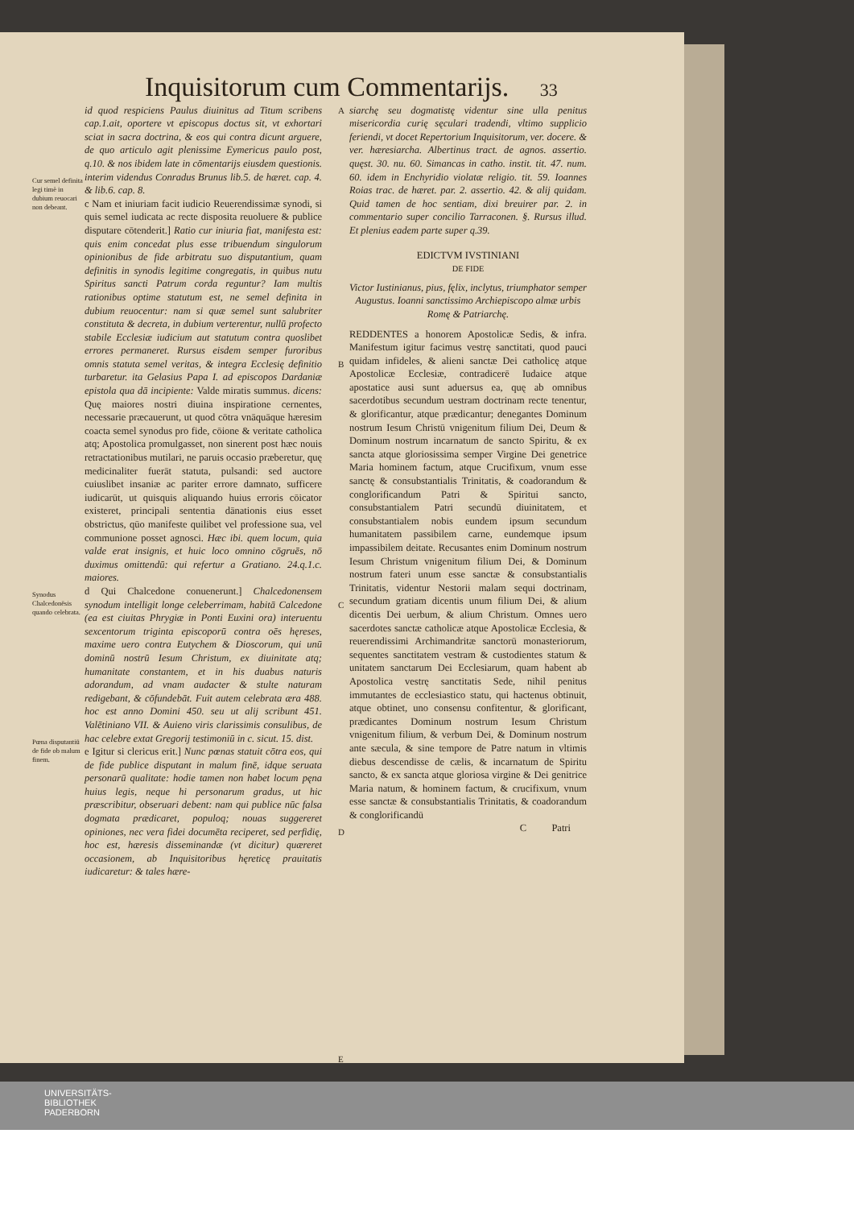Inquisitorum cum Commentarijs. 33
Cur semel definita legi timè in dubium reuocari non debeant.
Synodus Chalcedonēsis quando celebrata.
Pœna disputantiū de fide ob malum finem.
id quod respiciens Paulus diuinitus ad Titum scribens cap.1.ait, oportere vt episcopus doctus sit, vt exhortari sciat in sacra doctrina, & eos qui contra dicunt arguere, de quo articulo agit plenissime Eymericus paulo post, q.10. & nos ibidem late in cōmentarijs eiusdem questionis. interim videndus Conradus Brunus lib.5. de hæret. cap. 4. & lib.6. cap. 8.
c Nam et iniuriam facit iudicio Reuerendissimæ synodi, si quis semel iudicata ac recte disposita reuoluere & publice disputare cōtenderit.] Ratio cur iniuria fiat, manifesta est: quis enim concedat plus esse tribuendum singulorum opinionibus de fide arbitratu suo disputantium, quam definitis in synodis legitime congregatis, in quibus nutu Spiritus sancti Patrum corda reguntur? Iam multis rationibus optime statutum est, ne semel definita in dubium reuocentur: nam si quæ semel sunt salubriter constituta & decreta, in dubium verterentur, nullū profecto stabile Ecclesiæ iudicium aut statutum contra quoslibet errores permaneret. Rursus eisdem semper furoribus omnis statuta semel veritas, & integra Ecclesię definitio turbaretur. ita Gelasius Papa I. ad episcopos Dardaniæ epistola qua dā incipiente: Valde miratis summus. dicens: Quę maiores nostri diuina inspiratione cernentes, necessarie præcauerunt, ut quod cōtra vnāquāque hæresim coacta semel synodus pro fide, cōione & veritate catholica atq; Apostolica promulgasset, non sinerent post hæc nouis retractationibus mutilari, ne paruis occasio præberetur, quę medicinaliter fuerāt statuta, pulsandi: sed auctore cuiuslibet insaniæ ac pariter errore damnato, sufficere iudicarūt, ut quisquis aliquando huius erroris cōicator existeret, principali sententia dānationis eius esset obstrictus, qūo manifeste quilibet vel professione sua, vel communione posset agnosci. Hæc ibi. quem locum, quia valde erat insignis, et huic loco omnino cōgruēs, nō duximus omittendū: qui refertur a Gratiano. 24.q.1.c. maiores.
d Qui Chalcedone conuenerunt.] Chalcedonensem synodum intelligit longe celeberrimam, habitā Calcedone (ea est ciuitas Phrygiæ in Ponti Euxini ora) interuentu sexcentorum triginta episcoporū contra oēs hęreses, maxime uero contra Eutychem & Dioscorum, qui unū dominū nostrū Iesum Christum, ex diuinitate atq; humanitate constantem, et in his duabus naturis adorandum, ad vnam audacter & stulte naturam redigebant, & cōfundebāt. Fuit autem celebrata æra 488. hoc est anno Domini 450. seu ut alij scribunt 451. Valētiniano VII. & Auieno viris clarissimis consulibus, de hac celebre extat Gregorij testimoniū in c. sicut. 15. dist.
e Igitur si clericus erit.] Nunc pœnas statuit cōtra eos, qui de fide publice disputant in malum finē, idque seruata personarū qualitate: hodie tamen non habet locum pęna huius legis, neque hi personarum gradus, ut hic præscribitur, obseruari debent: nam qui publice nūc falsa dogmata prædicaret, populoq; nouas suggereret opiniones, nec vera fidei documēta reciperet, sed perfidię, hoc est, hæresis disseminandæ (vt dicitur) quæreret occasionem, ab Inquisitoribus hęreticę prauitatis iudicaretur: & tales hære-
A
B
C
D
E
siarchę seu dogmatistę videntur sine ulla penitus misericordia curię sęculari tradendi, vltimo supplicio feriendi, vt docet Repertorium Inquisitorum, ver. docere. & ver. hæresiarcha. Albertinus tract. de agnos. assertio. quęst. 30. nu. 60. Simancas in catho. instit. tit. 47. num. 60. idem in Enchyridio violatæ religio. tit. 59. Ioannes Roias trac. de hæret. par. 2. assertio. 42. & alij quidam. Quid tamen de hoc sentiam, dixi breuirer par. 2. in commentario super concilio Tarraconen. §. Rursus illud. Et plenius eadem parte super q.39.
EDICTVM IVSTINIANI
DE FIDE
Victor Iustinianus, pius, fęlix, inclytus, triumphator semper Augustus. Ioanni sanctissimo Archiepiscopo almæ urbis Romę & Patriarchę.
REDDENTES a honorem Apostolicæ Sedis, & infra. Manifestum igitur facimus vestrę sanctitati, quod pauci quidam infideles, & alieni sanctæ Dei catholicę atque Apostolicæ Ecclesiæ, contradicerē Iudaice atque apostatice ausi sunt aduersus ea, quę ab omnibus sacerdotibus secundum uestram doctrinam recte tenentur, & glorificantur, atque prædicantur; denegantes Dominum nostrum Iesum Christū vnigenitum filium Dei, Deum & Dominum nostrum incarnatum de sancto Spiritu, & ex sancta atque gloriosissima semper Virgine Dei genetrice Maria hominem factum, atque Crucifixum, vnum esse sanctę & consubstantialis Trinitatis, & coadorandum & conglorificandum Patri & Spiritui sancto, consubstantialem Patri secundū diuinitatem, et consubstantialem nobis eundem ipsum secundum humanitatem passibilem carne, eundemque ipsum impassibilem deitate. Recusantes enim Dominum nostrum Iesum Christum vnigenitum filium Dei, & Dominum nostrum fateri unum esse sanctæ & consubstantialis Trinitatis, videntur Nestorii malam sequi doctrinam, secundum gratiam dicentis unum filium Dei, & alium dicentis Dei uerbum, & alium Christum. Omnes uero sacerdotes sanctæ catholicæ atque Apostolicæ Ecclesia, & reuerendissimi Archimandritæ sanctorū monasteriorum, sequentes sanctitatem vestram & custodientes statum & unitatem sanctarum Dei Ecclesiarum, quam habent ab Apostolica vestrę sanctitatis Sede, nihil penitus immutantes de ecclesiastico statu, qui hactenus obtinuit, atque obtinet, uno consensu confitentur, & glorificant, prædicantes Dominum nostrum Iesum Christum vnigenitum filium, & verbum Dei, & Dominum nostrum ante sæcula, & sine tempore de Patre natum in vltimis diebus descendisse de cælis, & incarnatum de Spiritu sancto, & ex sancta atque gloriosa virgine & Dei genitrice Maria natum, & hominem factum, & crucifixum, vnum esse sanctæ & consubstantialis Trinitatis, & coadorandum & conglorificandū
C Patri
UNIVERSITÄTS-
BIBLIOTHEK
PADERBORN